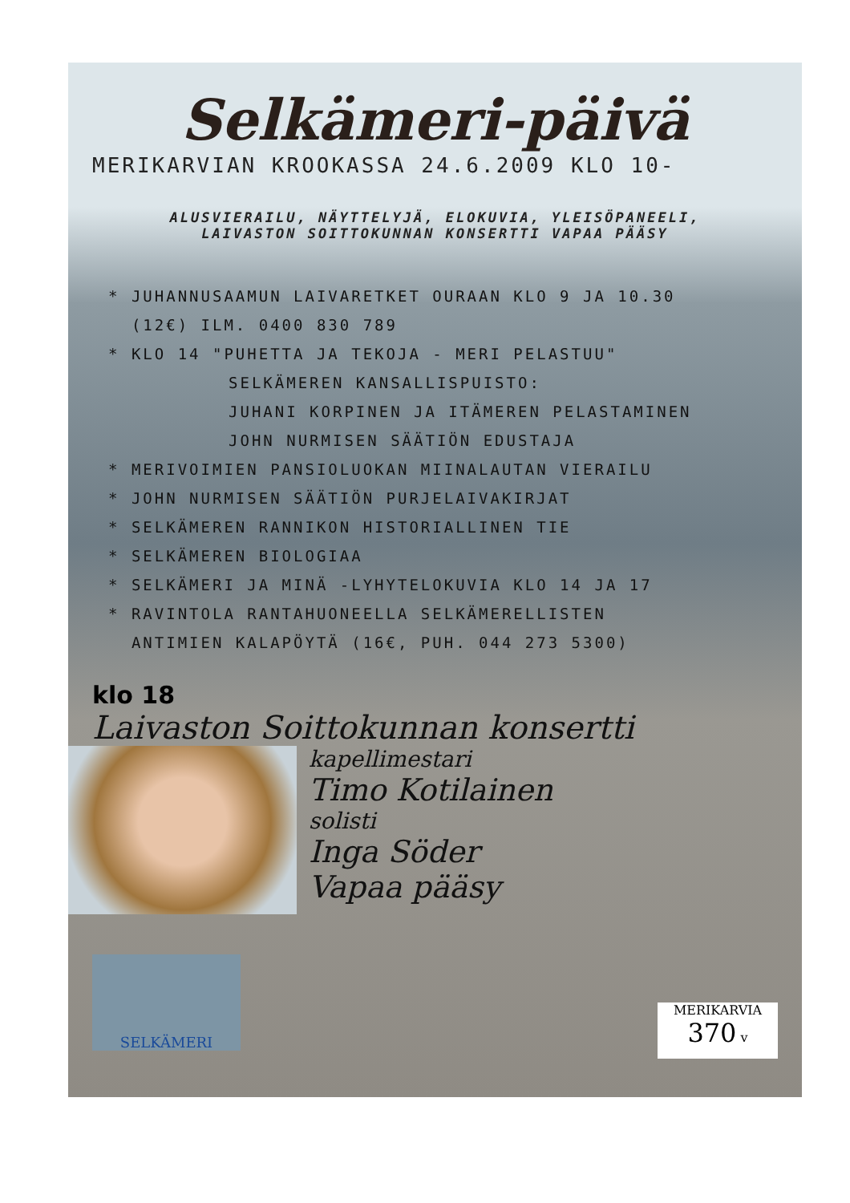Selkämeri-päivä
MERIKARVIAN KROOKASSA 24.6.2009 KLO 10-
ALUSVIERAILU, NÄYTTELYJÄ, ELOKUVIA, YLEISÖPANEELI,
LAIVASTON SOITTOKUNNAN KONSERTTI VAPAA PÄÄSY
* JUHANNUSAAMUN LAIVARETKET OURAAN KLO 9 JA 10.30
(12€) ILM. 0400 830 789
* KLO 14 "PUHETTA JA TEKOJA - MERI PELASTUU"
SELKÄMEREN KANSALLISPUISTO:
JUHANI KORPINEN JA ITÄMEREN PELASTAMINEN
JOHN NURMISEN SÄÄTIÖN EDUSTAJA
* MERIVOIMIEN PANSIOLUOKAN MIINALAUTAN VIERAILU
* JOHN NURMISEN SÄÄTIÖN PURJELAIVAKIRJAT
* SELKÄMEREN RANNIKON HISTORIALLINEN TIE
* SELKÄMEREN BIOLOGIAA
* SELKÄMERI JA MINÄ -LYHYTELOKUVIA KLO 14 JA 17
* RAVINTOLA RANTAHUONEELLA SELKÄMERELLISTEN
ANTIMIEN KALAPÖYTÄ (16€, PUH. 044 273 5300)
klo 18
Laivaston Soittokunnan konsertti
kapellimestari
Timo Kotilainen
solisti
Inga Söder
Vapaa pääsy
SELKÄMERI
MERIKARVIA
370 v